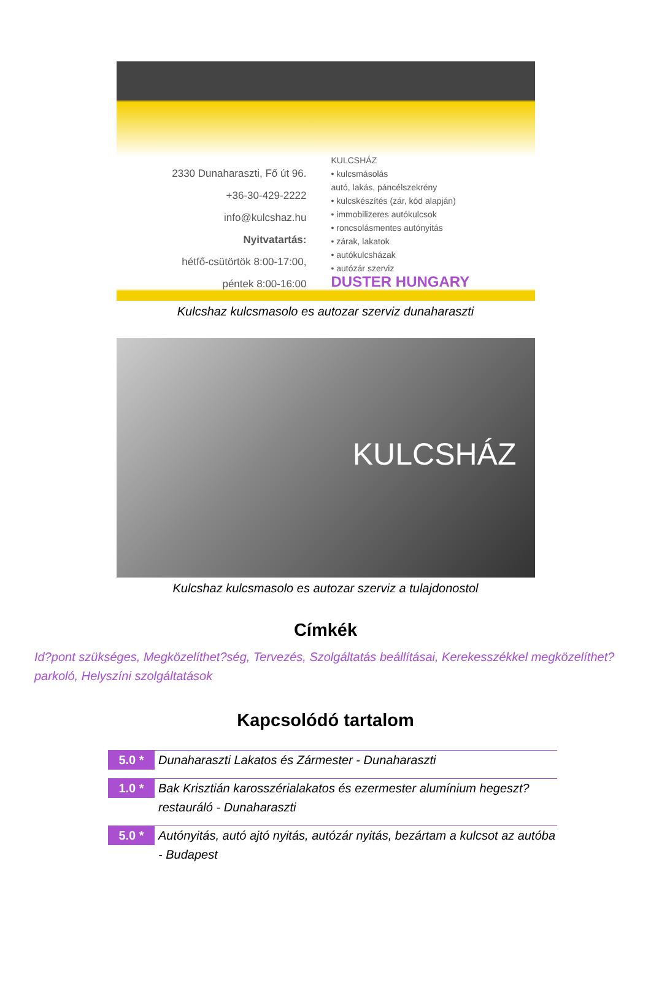2330 Dunaharaszti, Fő út 96.
+36-30-429-2222
info@kulcshaz.hu
Nyitvatartás:
hétfő-csütörtök 8:00-17:00,
péntek 8:00-16:00
KULCSHÁZ
• kulcsmásolás
autó, lakás, páncélszekrény
• kulcskészítés (zár, kód alapján)
• immobilizeres autókulcsok
• roncsolásmentes autónyitás
• zárak, lakatok
• autókulcsházak
• autózár szerviz
DUSTER HUNGARY
Kulcshaz kulcsmasolo es autozar szerviz dunaharaszti
KULCSHÁZ
Kulcshaz kulcsmasolo es autozar szerviz a tulajdonostol
Címkék
Id?pont szükséges, Megközelíthet?ség, Tervezés, Szolgáltatás beállításai, Kerekesszékkel megközelíthet? parkoló, Helyszíni szolgáltatások
Kapcsolódó tartalom
5.0 *
Dunaharaszti Lakatos és Zármester - Dunaharaszti
1.0 *
Bak Krisztián karosszérialakatos és ezermester alumínium hegeszt? restauráló - Dunaharaszti
5.0 *
Autónyitás, autó ajtó nyitás, autózár nyitás, bezártam a kulcsot az autóba - Budapest